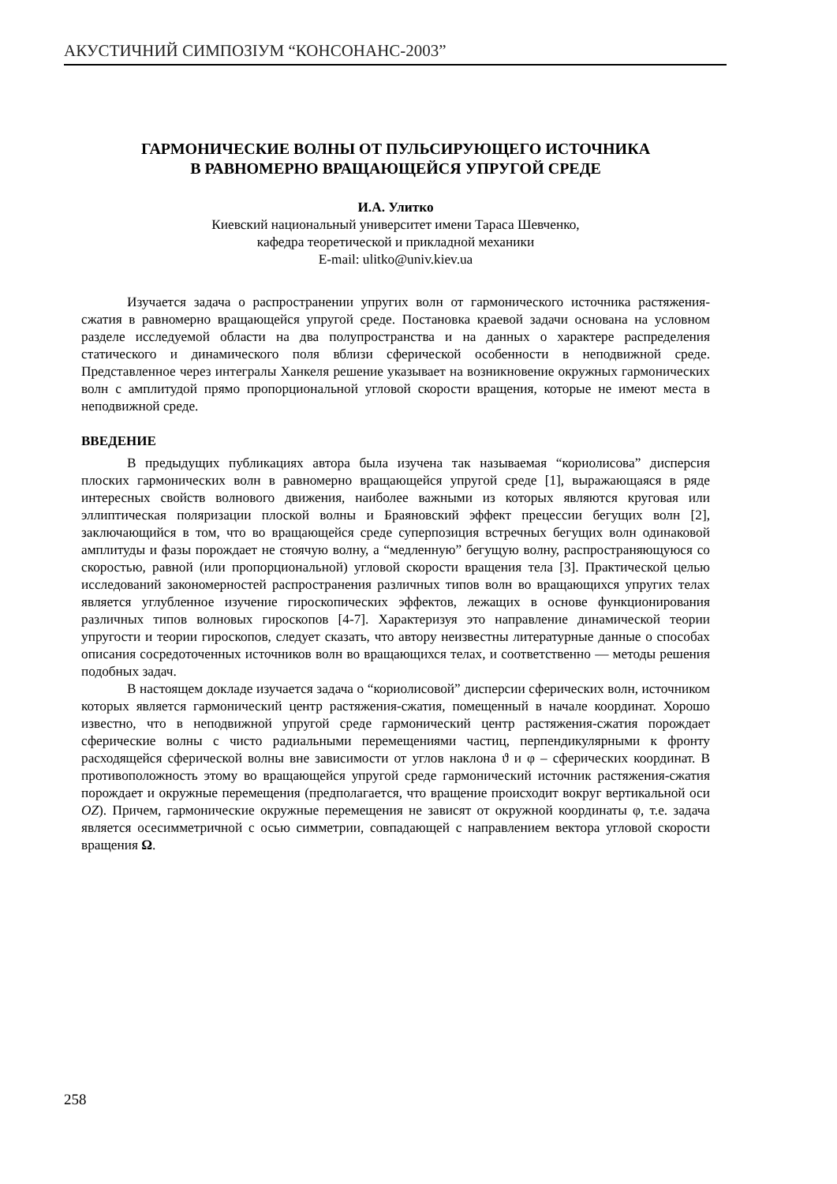АКУСТИЧНИЙ СИМПОЗІУМ “КОНСОНАНС-2003”
ГАРМОНИЧЕСКИЕ ВОЛНЫ ОТ ПУЛЬСИРУЮЩЕГО ИСТОЧНИКА
В РАВНОМЕРНО ВРАЩАЮЩЕЙСЯ УПРУГОЙ СРЕДЕ
И.А. Улитко
Киевский национальный университет имени Тараса Шевченко,
кафедра теоретической и прикладной механики
E-mail: ulitko@univ.kiev.ua
Изучается задача о распространении упругих волн от гармонического источника растяжения-сжатия в равномерно вращающейся упругой среде. Постановка краевой задачи основана на условном разделе исследуемой области на два полупространства и на данных о характере распределения статического и динамического поля вблизи сферической особенности в неподвижной среде. Представленное через интегралы Ханкеля решение указывает на возникновение окружных гармонических волн с амплитудой прямо пропорциональной угловой скорости вращения, которые не имеют места в неподвижной среде.
ВВЕДЕНИЕ
В предыдущих публикациях автора была изучена так называемая “кориолисова” дисперсия плоских гармонических волн в равномерно вращающейся упругой среде [1], выражающаяся в ряде интересных свойств волнового движения, наиболее важными из которых являются круговая или эллиптическая поляризации плоской волны и Браяновский эффект прецессии бегущих волн [2], заключающийся в том, что во вращающейся среде суперпозиция встречных бегущих волн одинаковой амплитуды и фазы порождает не стоячую волну, а “медленную” бегущую волну, распространяющуюся со скоростью, равной (или пропорциональной) угловой скорости вращения тела [3]. Практической целью исследований закономерностей распространения различных типов волн во вращающихся упругих телах является углубленное изучение гироскопических эффектов, лежащих в основе функционирования различных типов волновых гироскопов [4-7]. Характеризуя это направление динамической теории упругости и теории гироскопов, следует сказать, что автору неизвестны литературные данные о способах описания сосредоточенных источников волн во вращающихся телах, и соответственно — методы решения подобных задач.
В настоящем докладе изучается задача о “кориолисовой” дисперсии сферических волн, источником которых является гармонический центр растяжения-сжатия, помещенный в начале координат. Хорошо известно, что в неподвижной упругой среде гармонический центр растяжения-сжатия порождает сферические волны с чисто радиальными перемещениями частиц, перпендикулярными к фронту расходящейся сферической волны вне зависимости от углов наклона ϑ и φ – сферических координат. В противоположность этому во вращающейся упругой среде гармонический источник растяжения-сжатия порождает и окружные перемещения (предполагается, что вращение происходит вокруг вертикальной оси OZ). Причем, гармонические окружные перемещения не зависят от окружной координаты φ, т.е. задача является осесимметричной с осью симметрии, совпадающей с направлением вектора угловой скорости вращения Ω.
258